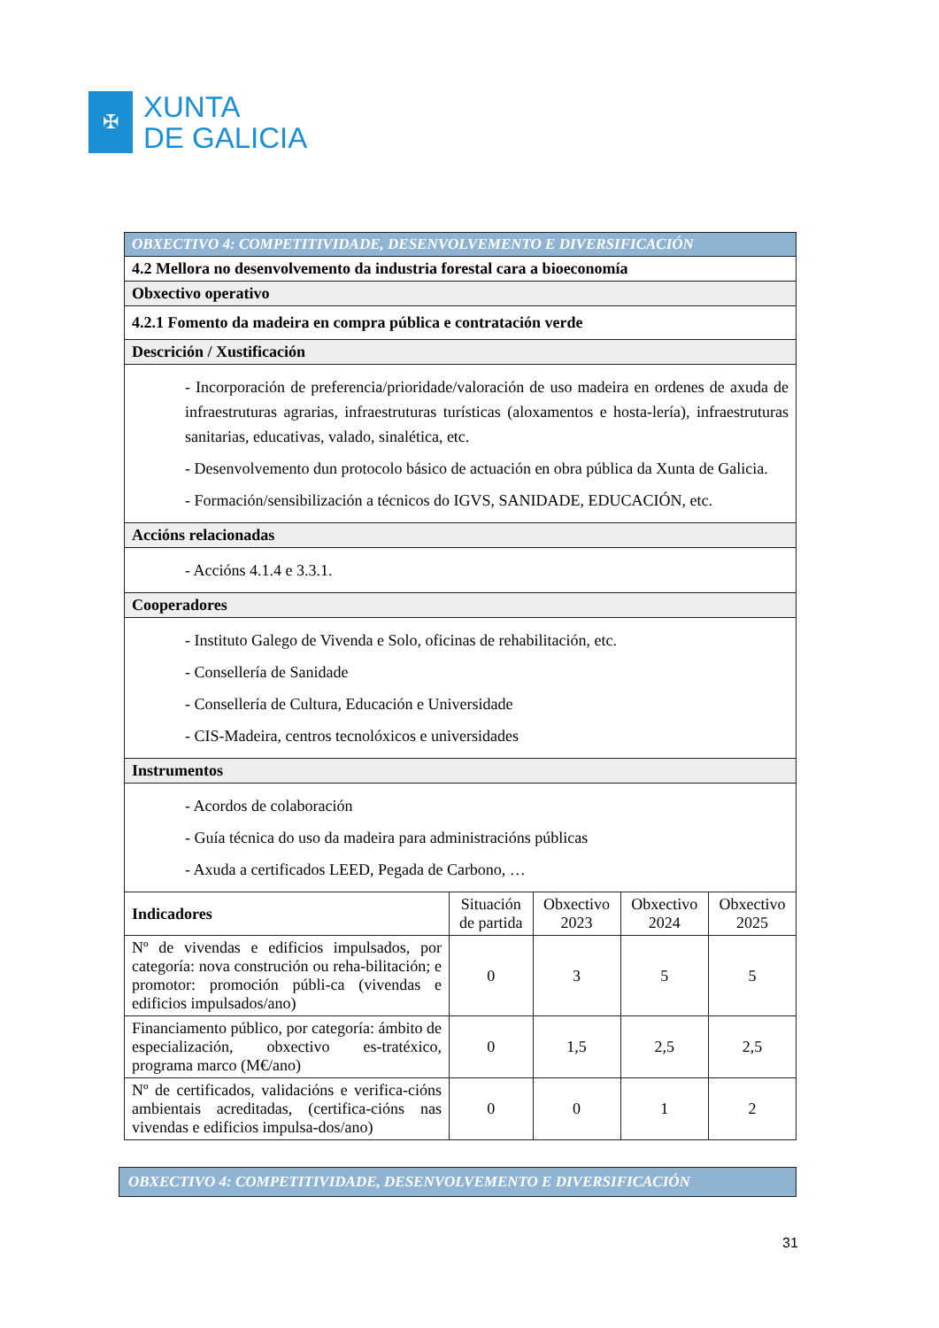✠
XUNTA
DE GALICIA
| OBXECTIVO 4: COMPETITIVIDADE, DESENVOLVEMENTO E DIVERSIFICACIÓN | | | | |
| 4.2 Mellora no desenvolvemento da industria forestal cara a bioeconomía | | | | |
| Obxectivo operativo | | | | |
| 4.2.1 Fomento da madeira en compra pública e contratación verde | | | | |
| Descrición / Xustificación | | | | |
| - Incorporación de preferencia/prioridade/valoración de uso madeira en ordenes de axuda de infraestruturas agrarias, infraestruturas turísticas (aloxamentos e hosta-lería), infraestruturas sanitarias, educativas, valado, sinalética, etc. - Desenvolvemento dun protocolo básico de actuación en obra pública da Xunta de Galicia. - Formación/sensibilización a técnicos do IGVS, SANIDADE, EDUCACIÓN, etc. | | | | |
| Accións relacionadas | | | | |
| - Accións 4.1.4 e 3.3.1. | | | | |
| Cooperadores | | | | |
| - Instituto Galego de Vivenda e Solo, oficinas de rehabilitación, etc. - Consellería de Sanidade - Consellería de Cultura, Educación e Universidade - CIS-Madeira, centros tecnolóxicos e universidades | | | | |
| Instrumentos | | | | |
| - Acordos de colaboración - Guía técnica do uso da madeira para administracións públicas - Axuda a certificados LEED, Pegada de Carbono, … | | | | |
| Indicadores | Situación de partida | Obxectivo 2023 | Obxectivo 2024 | Obxectivo 2025 |
| Nº de vivendas e edificios impulsados, por categoría: nova construción ou reha-bilitación; e promotor: promoción públi-ca (vivendas e edificios impulsados/ano) | 0 | 3 | 5 | 5 |
| Financiamento público, por categoría: ámbito de especialización, obxectivo es-tratéxico, programa marco (M€/ano) | 0 | 1,5 | 2,5 | 2,5 |
| Nº de certificados, validacións e verifica-cións ambientais acreditadas, (certifica-cións nas vivendas e edificios impulsa-dos/ano) | 0 | 0 | 1 | 2 |
OBXECTIVO 4: COMPETITIVIDADE, DESENVOLVEMENTO E DIVERSIFICACIÓN
31